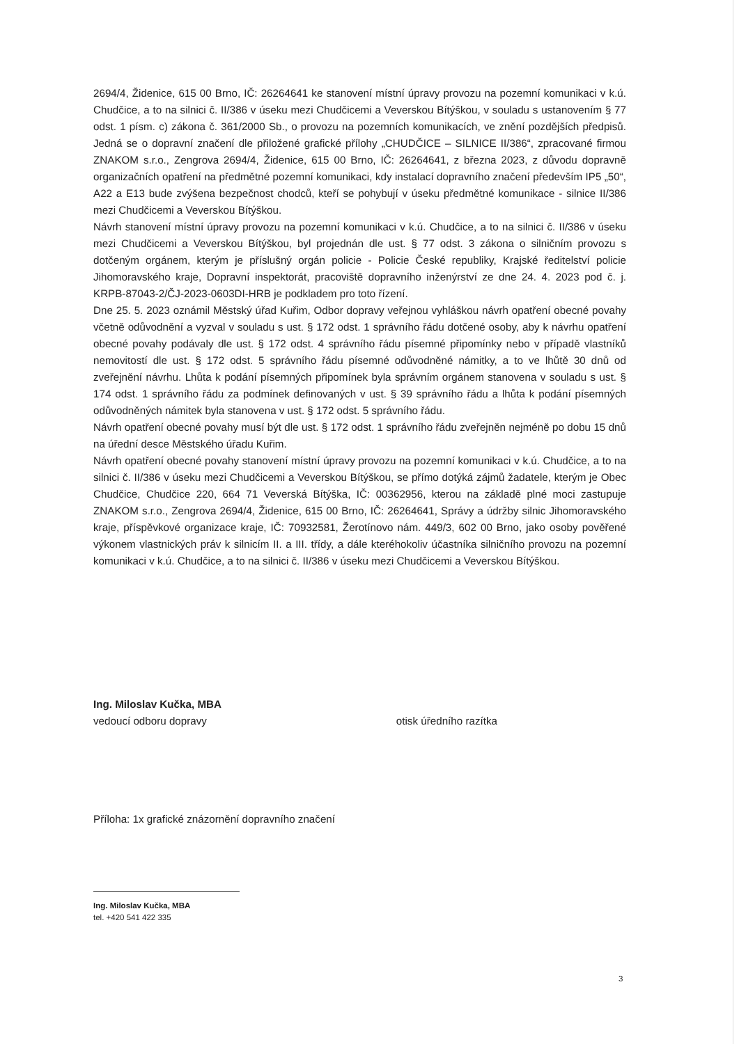2694/4, Židenice, 615 00 Brno, IČ: 26264641 ke stanovení místní úpravy provozu na pozemní komunikaci v k.ú. Chudčice, a to na silnici č. II/386 v úseku mezi Chudčicemi a Veverskou Bítýškou, v souladu s ustanovením § 77 odst. 1 písm. c) zákona č. 361/2000 Sb., o provozu na pozemních komunikacích, ve znění pozdějších předpisů. Jedná se o dopravní značení dle přiložené grafické přílohy „CHUDČICE – SILNICE II/386“, zpracované firmou ZNAKOM s.r.o., Zengrova 2694/4, Židenice, 615 00 Brno, IČ: 26264641, z března 2023, z důvodu dopravně organizačních opatření na předmětné pozemní komunikaci, kdy instalací dopravního značení především IP5 „50“, A22 a E13 bude zvýšena bezpečnost chodců, kteří se pohybují v úseku předmětné komunikace - silnice II/386 mezi Chudčicemi a Veverskou Bítýškou.
Návrh stanovení místní úpravy provozu na pozemní komunikaci v k.ú. Chudčice, a to na silnici č. II/386 v úseku mezi Chudčicemi a Veverskou Bítýškou, byl projednán dle ust. § 77 odst. 3 zákona o silničním provozu s dotčeným orgánem, kterým je příslušný orgán policie - Policie České republiky, Krajské ředitelství policie Jihomoravského kraje, Dopravní inspektorát, pracoviště dopravního inženýrství ze dne 24. 4. 2023 pod č. j. KRPB-87043-2/ČJ-2023-0603DI-HRB je podkladem pro toto řízení.
Dne 25. 5. 2023 oznámil Městský úřad Kuřim, Odbor dopravy veřejnou vyhláškou návrh opatření obecné povahy včetně odůvodnění a vyzval v souladu s ust. § 172 odst. 1 správního řádu dotčené osoby, aby k návrhu opatření obecné povahy podávaly dle ust. § 172 odst. 4 správního řádu písemné připomínky nebo v případě vlastníků nemovitostí dle ust. § 172 odst. 5 správního řádu písemné odůvodněné námitky, a to ve lhůtě 30 dnů od zveřejnění návrhu. Lhůta k podání písemných připomínek byla správním orgánem stanovena v souladu s ust. § 174 odst. 1 správního řádu za podmínek definovaných v ust. § 39 správního řádu a lhůta k podání písemných odůvodněných námitek byla stanovena v ust. § 172 odst. 5 správního řádu.
Návrh opatření obecné povahy musí být dle ust. § 172 odst. 1 správního řádu zveřejněn nejméně po dobu 15 dnů na úřední desce Městského úřadu Kuřim.
Návrh opatření obecné povahy stanovení místní úpravy provozu na pozemní komunikaci v k.ú. Chudčice, a to na silnici č. II/386 v úseku mezi Chudčicemi a Veverskou Bítýškou, se přímo dotýká zájmů žadatele, kterým je Obec Chudčice, Chudčice 220, 664 71 Veverská Bítýška, IČ: 00362956, kterou na základě plné moci zastupuje ZNAKOM s.r.o., Zengrova 2694/4, Židenice, 615 00 Brno, IČ: 26264641, Správy a údržby silnic Jihomoravského kraje, příspěvkové organizace kraje, IČ: 70932581, Žerotínovo nám. 449/3, 602 00 Brno, jako osoby pověřené výkonem vlastnických práv k silnicím II. a III. třídy, a dále kteréhokoliv účastníka silničního provozu na pozemní komunikaci v k.ú. Chudčice, a to na silnici č. II/386 v úseku mezi Chudčicemi a Veverskou Bítýškou.
Ing. Miloslav Kučka, MBA
vedoucí odboru dopravy otisk úředního razítka
Příloha: 1x grafické znázornění dopravního značení
Ing. Miloslav Kučka, MBA
tel. +420 541 422 335
3